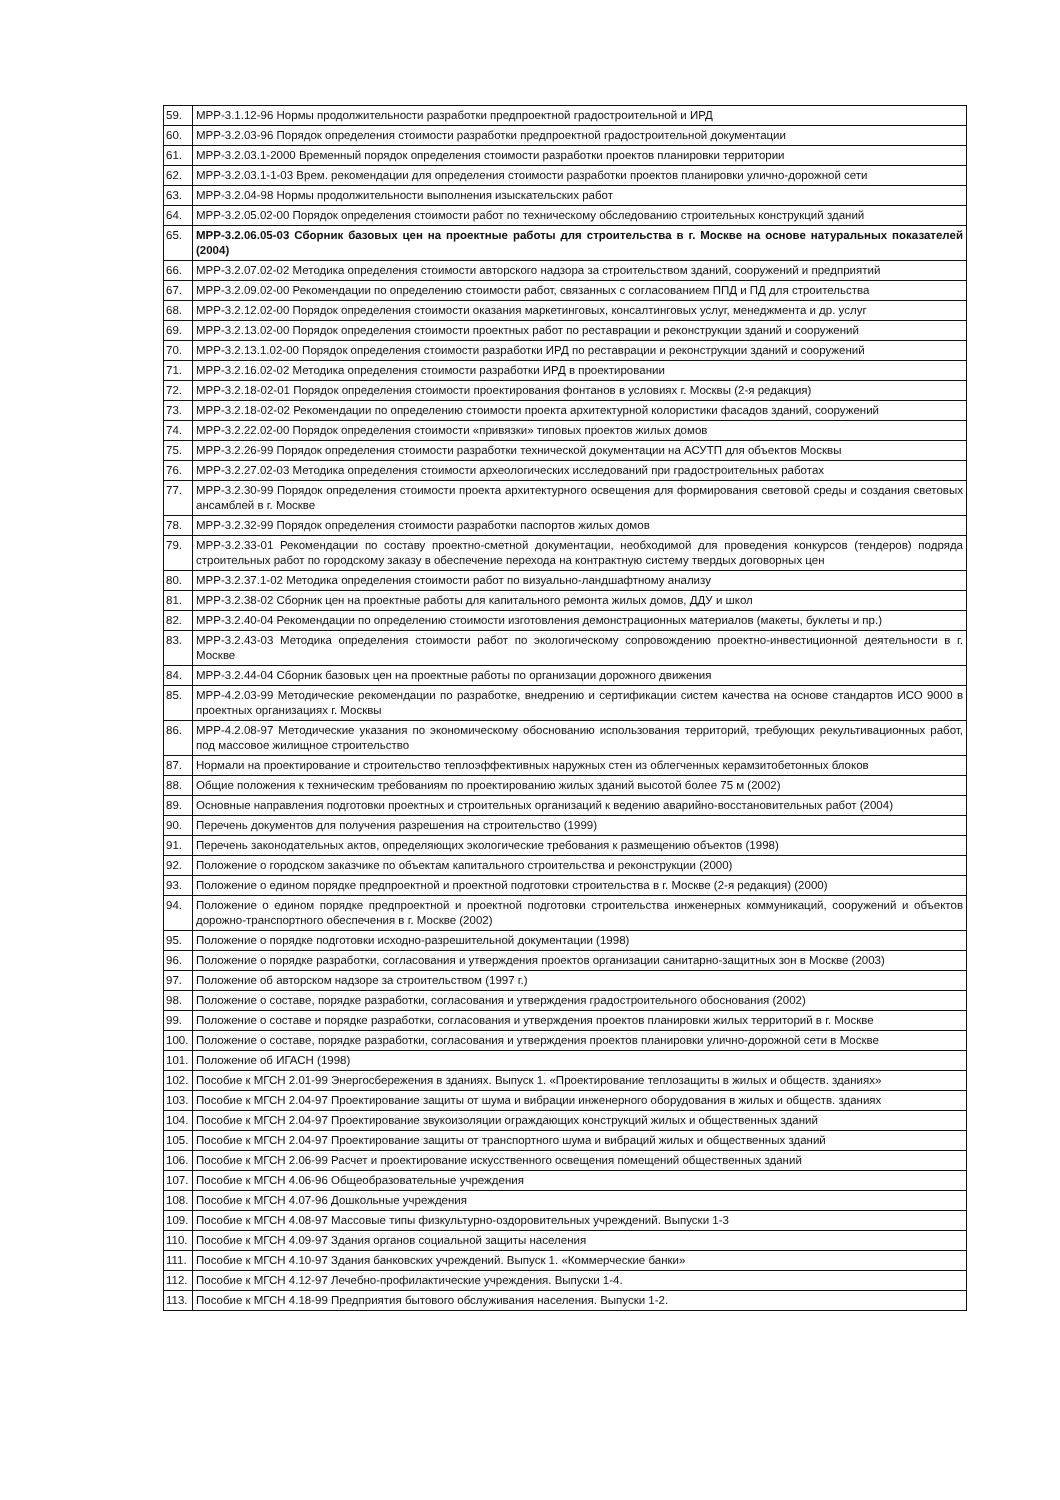| 59. | МРР-3.1.12-96 Нормы продолжительности разработки предпроектной градостроительной и ИРД |
| 60. | МРР-3.2.03-96 Порядок определения стоимости разработки предпроектной градостроительной документации |
| 61. | МРР-3.2.03.1-2000 Временный порядок определения стоимости разработки проектов планировки территории |
| 62. | МРР-3.2.03.1-1-03 Врем. рекомендации для определения стоимости разработки проектов планировки улично-дорожной сети |
| 63. | МРР-3.2.04-98 Нормы продолжительности выполнения изыскательских работ |
| 64. | МРР-3.2.05.02-00 Порядок определения стоимости работ по техническому обследованию строительных конструкций зданий |
| 65. | МРР-3.2.06.05-03 Сборник базовых цен на проектные работы для строительства в г. Москве на основе натуральных показателей (2004) |
| 66. | МРР-3.2.07.02-02 Методика определения стоимости авторского надзора за строительством зданий, сооружений и предприятий |
| 67. | МРР-3.2.09.02-00 Рекомендации по определению стоимости работ, связанных с согласованием ППД и ПД для строительства |
| 68. | МРР-3.2.12.02-00 Порядок определения стоимости оказания маркетинговых, консалтинговых услуг, менеджмента и др. услуг |
| 69. | МРР-3.2.13.02-00 Порядок определения стоимости проектных работ по реставрации и реконструкции зданий и сооружений |
| 70. | МРР-3.2.13.1.02-00 Порядок определения стоимости разработки ИРД по реставрации и реконструкции зданий и сооружений |
| 71. | МРР-3.2.16.02-02 Методика определения стоимости разработки ИРД в проектировании |
| 72. | МРР-3.2.18-02-01 Порядок определения стоимости проектирования фонтанов в условиях г. Москвы (2-я редакция) |
| 73. | МРР-3.2.18-02-02 Рекомендации по определению стоимости проекта архитектурной колористики фасадов зданий, сооружений |
| 74. | МРР-3.2.22.02-00 Порядок определения стоимости «привязки» типовых проектов жилых домов |
| 75. | МРР-3.2.26-99 Порядок определения стоимости разработки технической документации на АСУТП для объектов Москвы |
| 76. | МРР-3.2.27.02-03 Методика определения стоимости археологических исследований при градостроительных работах |
| 77. | МРР-3.2.30-99 Порядок определения стоимости проекта архитектурного освещения для формирования световой среды и создания световых ансамблей в г. Москве |
| 78. | МРР-3.2.32-99 Порядок определения стоимости разработки паспортов жилых домов |
| 79. | МРР-3.2.33-01 Рекомендации по составу проектно-сметной документации, необходимой для проведения конкурсов (тендеров) подряда строительных работ по городскому заказу в обеспечение перехода на контрактную систему твердых договорных цен |
| 80. | МРР-3.2.37.1-02 Методика определения стоимости работ по визуально-ландшафтному анализу |
| 81. | МРР-3.2.38-02 Сборник цен на проектные работы для капитального ремонта жилых домов, ДДУ и школ |
| 82. | МРР-3.2.40-04 Рекомендации по определению стоимости изготовления демонстрационных материалов (макеты, буклеты и пр.) |
| 83. | МРР-3.2.43-03 Методика определения стоимости работ по экологическому сопровождению проектно-инвестиционной деятельности в г. Москве |
| 84. | МРР-3.2.44-04 Сборник базовых цен на проектные работы по организации дорожного движения |
| 85. | МРР-4.2.03-99 Методические рекомендации по разработке, внедрению и сертификации систем качества на основе стандартов ИСО 9000 в проектных организациях г. Москвы |
| 86. | МРР-4.2.08-97 Методические указания по экономическому обоснованию использования территорий, требующих рекультивационных работ, под массовое жилищное строительство |
| 87. | Нормали на проектирование и строительство теплоэффективных наружных стен из облегченных керамзитобетонных блоков |
| 88. | Общие положения к техническим требованиям по проектированию жилых зданий высотой более 75 м (2002) |
| 89. | Основные направления подготовки проектных и строительных организаций к ведению аварийно-восстановительных работ (2004) |
| 90. | Перечень документов для получения разрешения на строительство (1999) |
| 91. | Перечень законодательных актов, определяющих экологические требования к размещению объектов (1998) |
| 92. | Положение о городском заказчике по объектам капитального строительства и реконструкции (2000) |
| 93. | Положение о едином порядке предпроектной и проектной подготовки строительства в г. Москве (2-я редакция) (2000) |
| 94. | Положение о едином порядке предпроектной и проектной подготовки строительства инженерных коммуникаций, сооружений и объектов дорожно-транспортного обеспечения в г. Москве (2002) |
| 95. | Положение о порядке подготовки исходно-разрешительной документации (1998) |
| 96. | Положение о порядке разработки, согласования и утверждения проектов организации санитарно-защитных зон в Москве (2003) |
| 97. | Положение об авторском надзоре за строительством (1997 г.) |
| 98. | Положение о составе, порядке разработки, согласования и утверждения градостроительного обоснования (2002) |
| 99. | Положение о составе и порядке разработки, согласования и утверждения проектов планировки жилых территорий в г. Москве |
| 100. | Положение о составе, порядке разработки, согласования и утверждения проектов планировки улично-дорожной сети в Москве |
| 101. | Положение об ИГАСН (1998) |
| 102. | Пособие к МГСН 2.01-99 Энергосбережения в зданиях. Выпуск 1. «Проектирование теплозащиты в жилых и обществ. зданиях» |
| 103. | Пособие к МГСН 2.04-97 Проектирование защиты от шума и вибрации инженерного оборудования в жилых и обществ. зданиях |
| 104. | Пособие к МГСН 2.04-97 Проектирование звукоизоляции ограждающих конструкций жилых и общественных зданий |
| 105. | Пособие к МГСН 2.04-97 Проектирование защиты от транспортного шума и вибраций жилых и общественных зданий |
| 106. | Пособие к МГСН 2.06-99 Расчет и проектирование искусственного освещения помещений общественных зданий |
| 107. | Пособие к МГСН 4.06-96 Общеобразовательные учреждения |
| 108. | Пособие к МГСН 4.07-96 Дошкольные учреждения |
| 109. | Пособие к МГСН 4.08-97 Массовые типы физкультурно-оздоровительных учреждений. Выпуски 1-3 |
| 110. | Пособие к МГСН 4.09-97 Здания органов социальной защиты населения |
| 111. | Пособие к МГСН 4.10-97 Здания банковских учреждений. Выпуск 1. «Коммерческие банки» |
| 112. | Пособие к МГСН 4.12-97 Лечебно-профилактические учреждения. Выпуски 1-4. |
| 113. | Пособие к МГСН 4.18-99 Предприятия бытового обслуживания населения. Выпуски 1-2. |